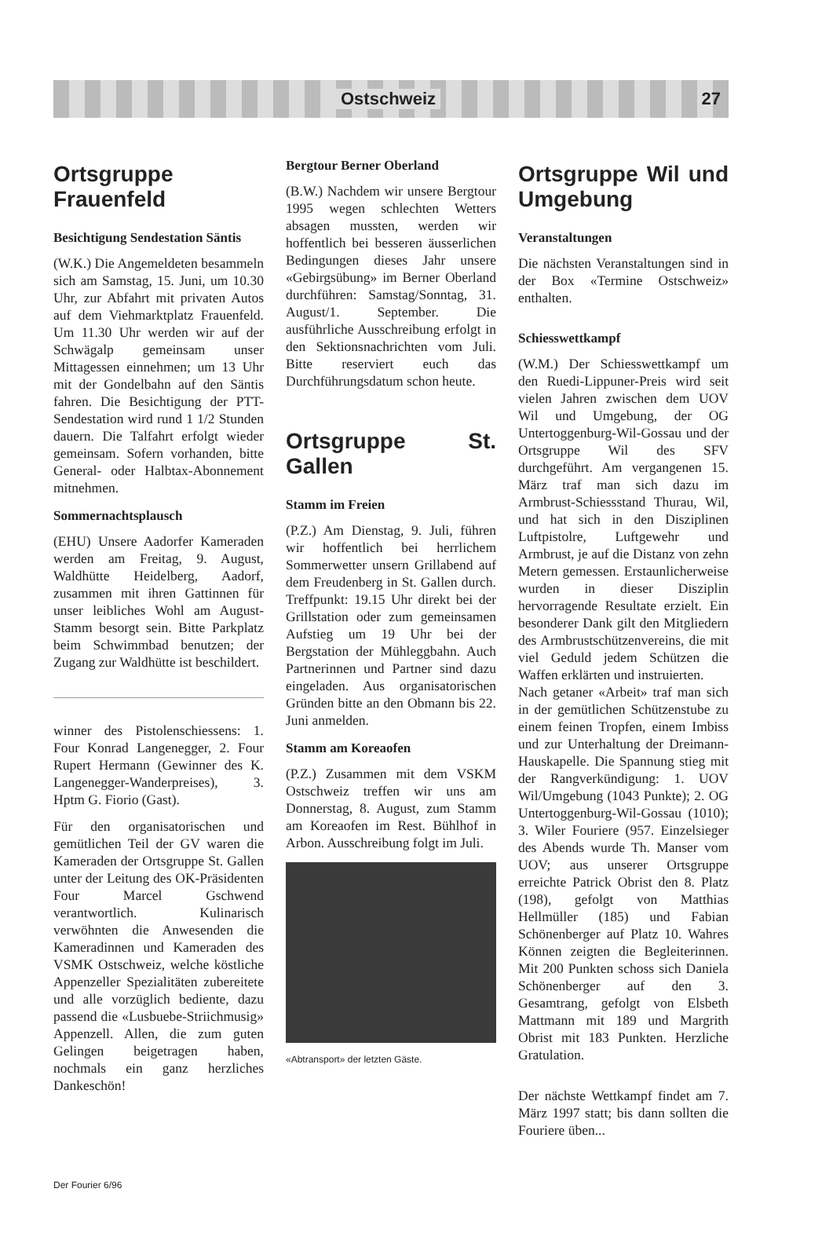Ostschweiz 27
Ortsgruppe Frauenfeld
Besichtigung Sendestation Säntis
(W.K.) Die Angemeldeten besammeln sich am Samstag, 15. Juni, um 10.30 Uhr, zur Abfahrt mit privaten Autos auf dem Viehmarktplatz Frauenfeld. Um 11.30 Uhr werden wir auf der Schwägalp gemeinsam unser Mittagessen einnehmen; um 13 Uhr mit der Gondelbahn auf den Säntis fahren. Die Besichtigung der PTT-Sendestation wird rund 1 1/2 Stunden dauern. Die Talfahrt erfolgt wieder gemeinsam. Sofern vorhanden, bitte General- oder Halbtax-Abonnement mitnehmen.
Sommernachtsplausch
(EHU) Unsere Aadorfer Kameraden werden am Freitag, 9. August, Waldhütte Heidelberg, Aadorf, zusammen mit ihren Gattinnen für unser leibliches Wohl am August-Stamm besorgt sein. Bitte Parkplatz beim Schwimmbad benutzen; der Zugang zur Waldhütte ist beschildert.
winner des Pistolenschiessens: 1. Four Konrad Langenegger, 2. Four Rupert Hermann (Gewinner des K. Langenegger-Wanderpreises), 3. Hptm G. Fiorio (Gast).
Für den organisatorischen und gemütlichen Teil der GV waren die Kameraden der Ortsgruppe St. Gallen unter der Leitung des OK-Präsidenten Four Marcel Gschwend verantwortlich. Kulinarisch verwöhnten die Anwesenden die Kameradinnen und Kameraden des VSMK Ostschweiz, welche köstliche Appenzeller Spezialitäten zubereitete und alle vorzüglich bediente, dazu passend die «Lusbuebe-Striichmusig» Appenzell. Allen, die zum guten Gelingen beigetragen haben, nochmals ein ganz herzliches Dankeschön!
Bergtour Berner Oberland
(B.W.) Nachdem wir unsere Bergtour 1995 wegen schlechten Wetters absagen mussten, werden wir hoffentlich bei besseren äusserlichen Bedingungen dieses Jahr unsere «Gebirgsübung» im Berner Oberland durchführen: Samstag/Sonntag, 31. August/1. September. Die ausführliche Ausschreibung erfolgt in den Sektionsnachrichten vom Juli. Bitte reserviert euch das Durchführungsdatum schon heute.
Ortsgruppe St. Gallen
Stamm im Freien
(P.Z.) Am Dienstag, 9. Juli, führen wir hoffentlich bei herrlichem Sommerwetter unsern Grillabend auf dem Freudenberg in St. Gallen durch. Treffpunkt: 19.15 Uhr direkt bei der Grillstation oder zum gemeinsamen Aufstieg um 19 Uhr bei der Bergstation der Mühleggbahn. Auch Partnerinnen und Partner sind dazu eingeladen. Aus organisatorischen Gründen bitte an den Obmann bis 22. Juni anmelden.
Stamm am Koreaofen
(P.Z.) Zusammen mit dem VSKM Ostschweiz treffen wir uns am Donnerstag, 8. August, zum Stamm am Koreaofen im Rest. Bühlhof in Arbon. Ausschreibung folgt im Juli.
«Abtransport» der letzten Gäste.
Ortsgruppe Wil und Umgebung
Veranstaltungen
Die nächsten Veranstaltungen sind in der Box «Termine Ostschweiz» enthalten.
Schiesswettkampf
(W.M.) Der Schiesswettkampf um den Ruedi-Lippuner-Preis wird seit vielen Jahren zwischen dem UOV Wil und Umgebung, der OG Untertoggenburg-Wil-Gossau und der Ortsgruppe Wil des SFV durchgeführt. Am vergangenen 15. März traf man sich dazu im Armbrust-Schiessstand Thurau, Wil, und hat sich in den Disziplinen Luftpistolre, Luftgewehr und Armbrust, je auf die Distanz von zehn Metern gemessen. Erstaunlicherweise wurden in dieser Disziplin hervorragende Resultate erzielt. Ein besonderer Dank gilt den Mitgliedern des Armbrustschützenvereins, die mit viel Geduld jedem Schützen die Waffen erklärten und instruierten.
Nach getaner «Arbeit» traf man sich in der gemütlichen Schützenstube zu einem feinen Tropfen, einem Imbiss und zur Unterhaltung der Dreimann-Hauskapelle. Die Spannung stieg mit der Rangverkündigung: 1. UOV Wil/Umgebung (1043 Punkte); 2. OG Untertoggenburg-Wil-Gossau (1010); 3. Wiler Fouriere (957. Einzelsieger des Abends wurde Th. Manser vom UOV; aus unserer Ortsgruppe erreichte Patrick Obrist den 8. Platz (198), gefolgt von Matthias Hellmüller (185) und Fabian Schönenberger auf Platz 10. Wahres Können zeigten die Begleiterinnen. Mit 200 Punkten schoss sich Daniela Schönenberger auf den 3. Gesamtrang, gefolgt von Elsbeth Mattmann mit 189 und Margrith Obrist mit 183 Punkten. Herzliche Gratulation.
Der nächste Wettkampf findet am 7. März 1997 statt; bis dann sollten die Fouriere üben...
Der Fourier 6/96